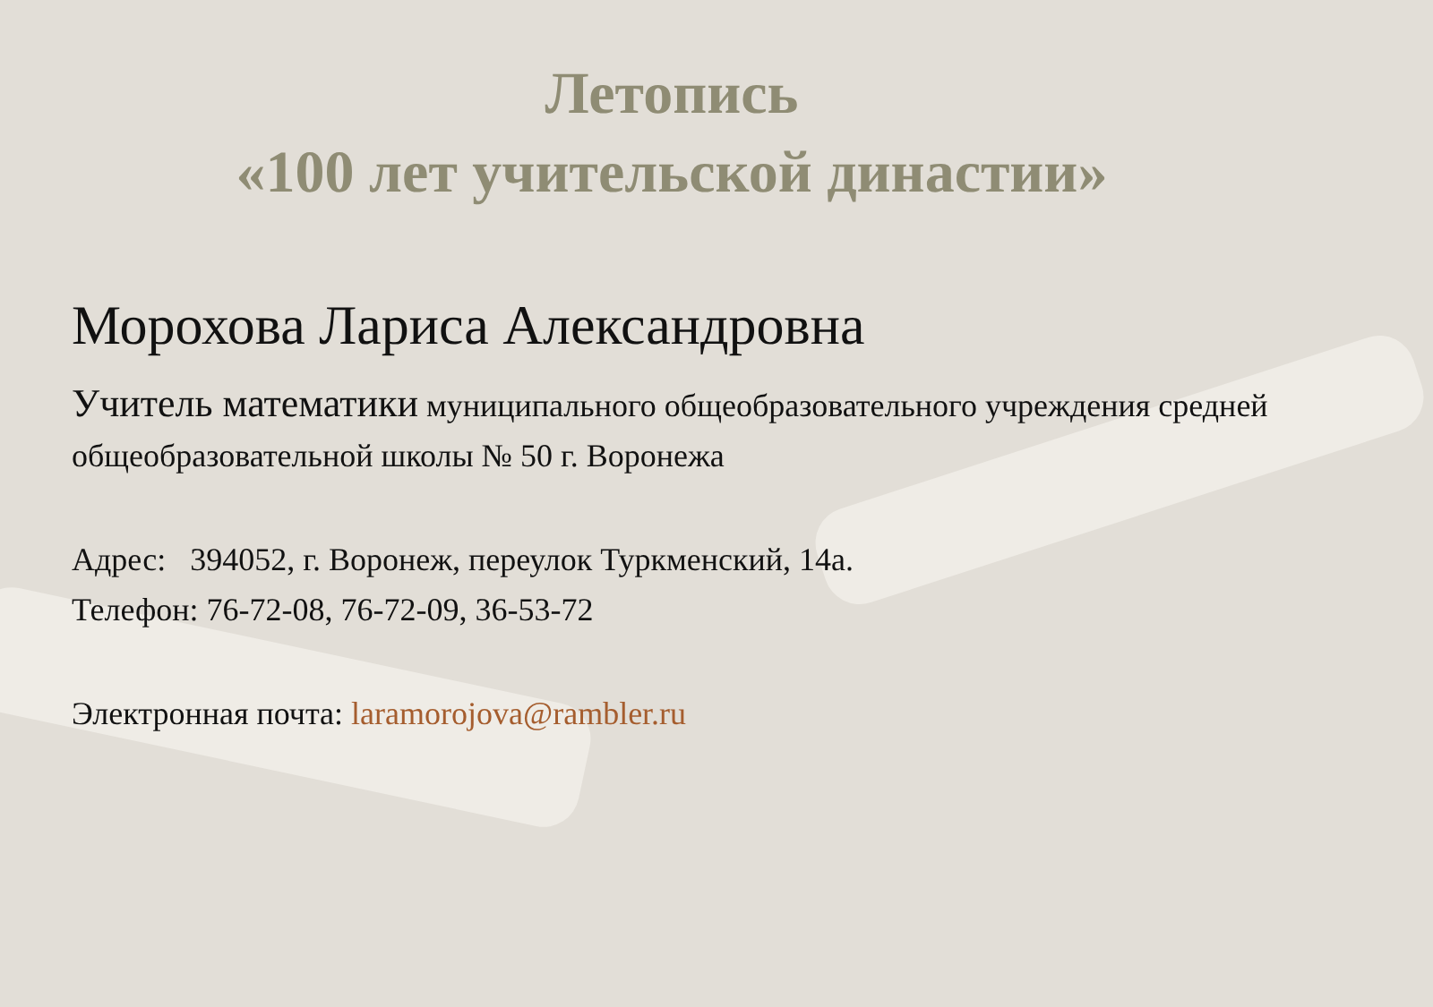Летопись
«100 лет учительской династии»
Морохова Лариса Александровна
Учитель математики муниципального общеобразовательного учреждения средней общеобразовательной школы № 50 г. Воронежа
Адрес: 394052, г. Воронеж, переулок Туркменский, 14а.
Телефон: 76-72-08, 76-72-09, 36-53-72
Электронная почта: laramorojova@rambler.ru